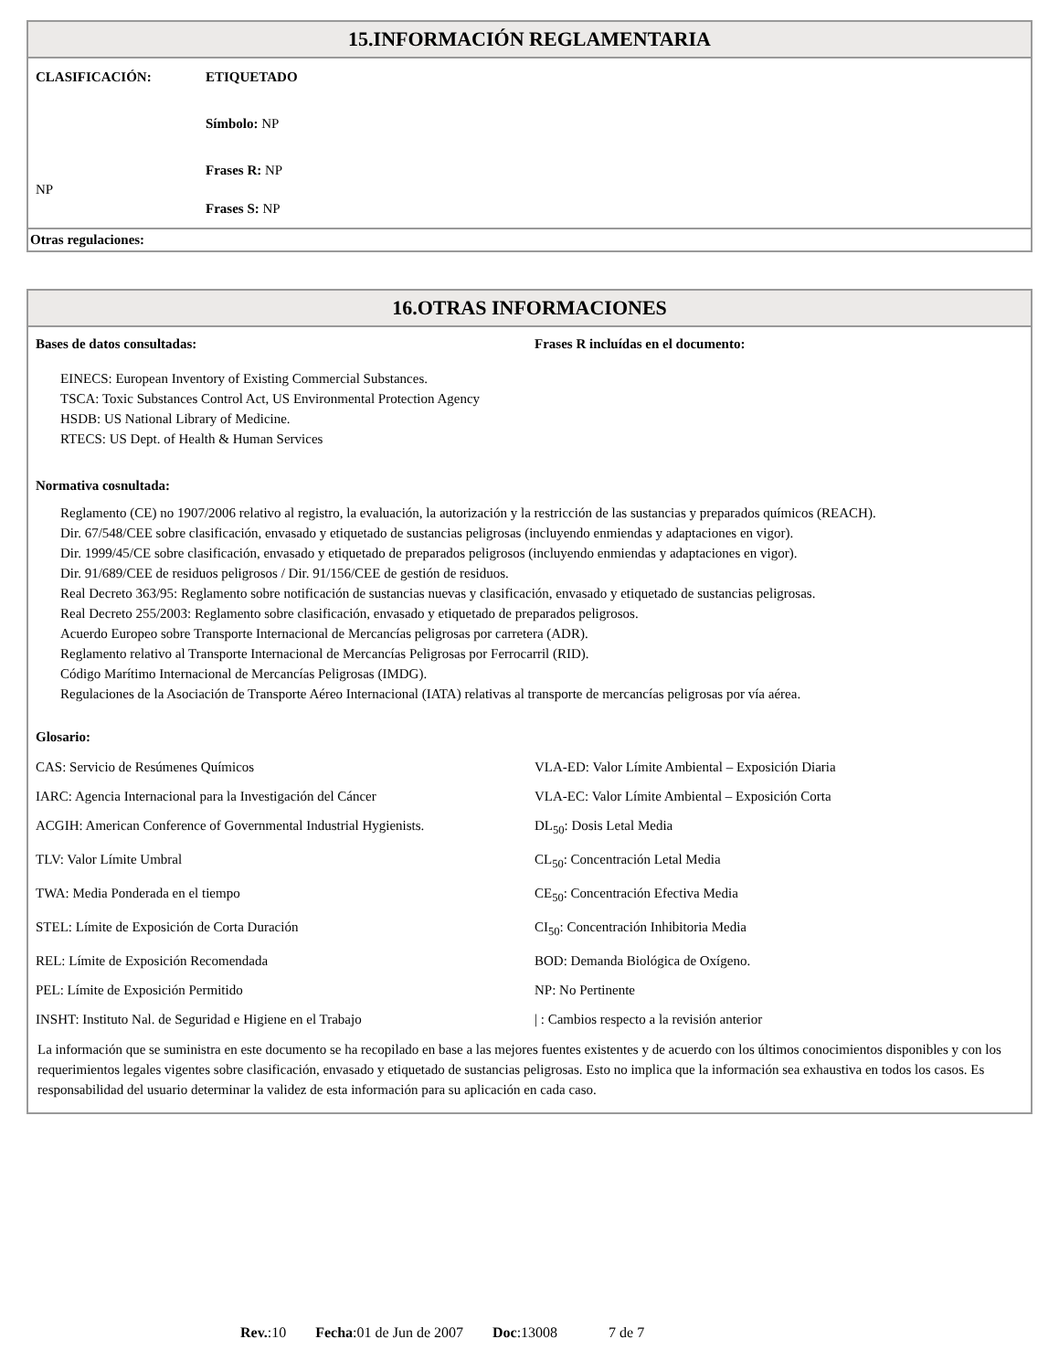15.INFORMACIÓN REGLAMENTARIA
| CLASIFICACIÓN: | ETIQUETADO |
| | Símbolo: NP |
| | Frases R: NP |
| NP | |
| | Frases S: NP |
Otras regulaciones:
16.OTRAS INFORMACIONES
| Bases de datos consultadas: | Frases R incluídas en el documento: |
| EINECS: European Inventory of Existing Commercial Substances. TSCA: Toxic Substances Control Act, US Environmental Protection Agency HSDB: US National Library of Medicine. RTECS: US Dept. of Health & Human Services | |
Normativa cosnultada:
Reglamento (CE) no 1907/2006 relativo al registro, la evaluación, la autorización y la restricción de las sustancias y preparados químicos (REACH).
Dir. 67/548/CEE sobre clasificación, envasado y etiquetado de sustancias peligrosas (incluyendo enmiendas y adaptaciones en vigor).
Dir. 1999/45/CE sobre clasificación, envasado y etiquetado de preparados peligrosos (incluyendo enmiendas y adaptaciones en vigor).
Dir. 91/689/CEE de residuos peligrosos / Dir. 91/156/CEE de gestión de residuos.
Real Decreto 363/95: Reglamento sobre notificación de sustancias nuevas y clasificación, envasado y etiquetado de sustancias peligrosas.
Real Decreto 255/2003: Reglamento sobre clasificación, envasado y etiquetado de preparados peligrosos.
Acuerdo Europeo sobre Transporte Internacional de Mercancías peligrosas por carretera (ADR).
Reglamento relativo al Transporte Internacional de Mercancías Peligrosas por Ferrocarril (RID).
Código Marítimo Internacional de Mercancías Peligrosas (IMDG).
Regulaciones de la Asociación de Transporte Aéreo Internacional (IATA) relativas al transporte de mercancías peligrosas por vía aérea.
Glosario:
| CAS: Servicio de Resúmenes Químicos | VLA-ED: Valor Límite Ambiental – Exposición Diaria |
| IARC: Agencia Internacional para la Investigación del Cáncer | VLA-EC: Valor Límite Ambiental – Exposición Corta |
| ACGIH: American Conference of Governmental Industrial Hygienists. | DL<sub>50</sub>: Dosis Letal Media |
| TLV: Valor Límite Umbral | CL<sub>50</sub>: Concentración Letal Media |
| TWA: Media Ponderada en el tiempo | CE<sub>50</sub>: Concentración Efectiva Media |
| STEL: Límite de Exposición de Corta Duración | CI<sub>50</sub>: Concentración Inhibitoria Media |
| REL: Límite de Exposición Recomendada | BOD: Demanda Biológica de Oxígeno. |
| PEL: Límite de Exposición Permitido | NP: No Pertinente |
| INSHT: Instituto Nal. de Seguridad e Higiene en el Trabajo | / : Cambios respecto a la revisión anterior |
La información que se suministra en este documento se ha recopilado en base a las mejores fuentes existentes y de acuerdo con los últimos conocimientos disponibles y con los requerimientos legales vigentes sobre clasificación, envasado y etiquetado de sustancias peligrosas. Esto no implica que la información sea exhaustiva en todos los casos. Es responsabilidad del usuario determinar la validez de esta información para su aplicación en cada caso.
Rev.:10 Fecha:01 de Jun de 2007 Doc:13008 7 de 7